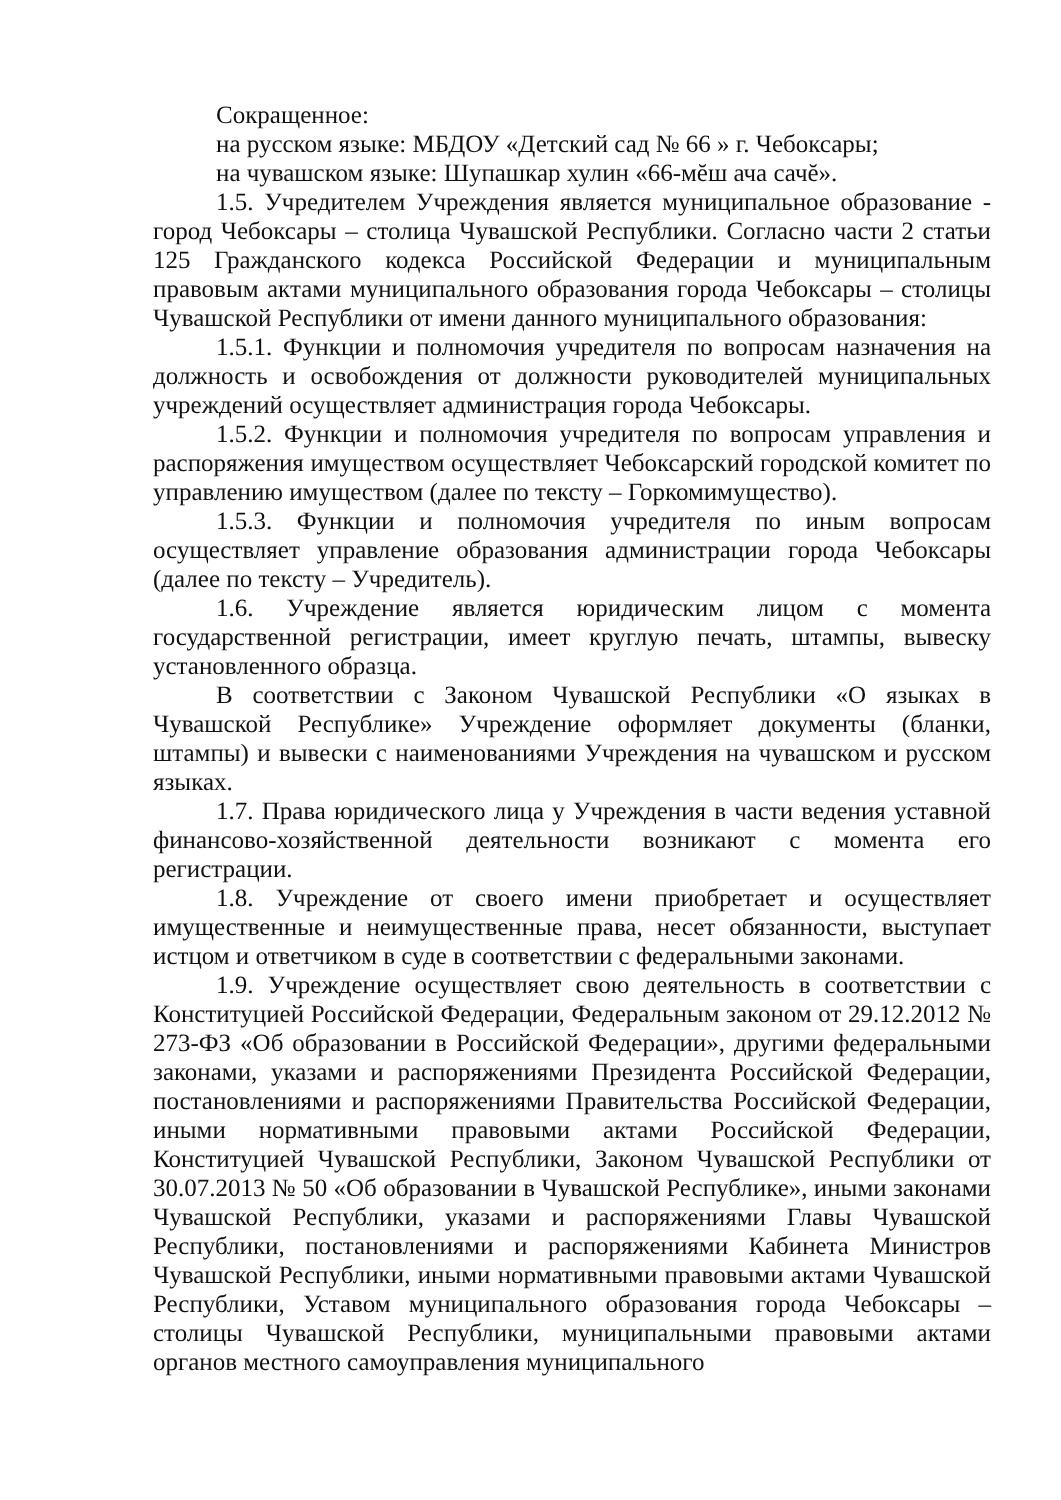Сокращенное:
на русском языке: МБДОУ «Детский сад № 66 » г. Чебоксары;
на чувашском языке: Шупашкар хулин «66-мĕш ача сачĕ».
1.5. Учредителем Учреждения является муниципальное образование - город Чебоксары – столица Чувашской Республики. Согласно части 2 статьи 125 Гражданского кодекса Российской Федерации и муниципальным правовым актами муниципального образования города Чебоксары – столицы Чувашской Республики от имени данного муниципального образования:
1.5.1. Функции и полномочия учредителя по вопросам назначения на должность и освобождения от должности руководителей муниципальных учреждений осуществляет администрация города Чебоксары.
1.5.2. Функции и полномочия учредителя по вопросам управления и распоряжения имуществом осуществляет Чебоксарский городской комитет по управлению имуществом (далее по тексту – Горкомимущество).
1.5.3. Функции и полномочия учредителя по иным вопросам осуществляет управление образования администрации города Чебоксары (далее по тексту – Учредитель).
1.6. Учреждение является юридическим лицом с момента государственной регистрации, имеет круглую печать, штампы, вывеску установленного образца.
В соответствии с Законом Чувашской Республики «О языках в Чувашской Республике» Учреждение оформляет документы (бланки, штампы) и вывески с наименованиями Учреждения на чувашском и русском языках.
1.7. Права юридического лица у Учреждения в части ведения уставной финансово-хозяйственной деятельности возникают с момента его регистрации.
1.8. Учреждение от своего имени приобретает и осуществляет имущественные и неимущественные права, несет обязанности, выступает истцом и ответчиком в суде в соответствии с федеральными законами.
1.9. Учреждение осуществляет свою деятельность в соответствии с Конституцией Российской Федерации, Федеральным законом от 29.12.2012 № 273-ФЗ «Об образовании в Российской Федерации», другими федеральными законами, указами и распоряжениями Президента Российской Федерации, постановлениями и распоряжениями Правительства Российской Федерации, иными нормативными правовыми актами Российской Федерации, Конституцией Чувашской Республики, Законом Чувашской Республики от 30.07.2013 № 50 «Об образовании в Чувашской Республике», иными законами Чувашской Республики, указами и распоряжениями Главы Чувашской Республики, постановлениями и распоряжениями Кабинета Министров Чувашской Республики, иными нормативными правовыми актами Чувашской Республики, Уставом муниципального образования города Чебоксары – столицы Чувашской Республики, муниципальными правовыми актами органов местного самоуправления муниципального